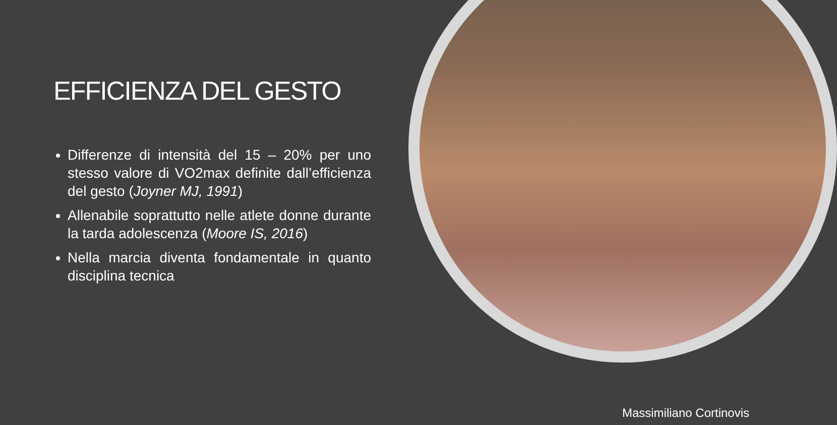EFFICIENZA DEL GESTO
Differenze di intensità del 15 – 20% per uno stesso valore di VO2max definite dall’efficienza del gesto (Joyner MJ, 1991)
Allenabile soprattutto nelle atlete donne durante la tarda adolescenza (Moore IS, 2016)
Nella marcia diventa fondamentale in quanto disciplina tecnica
Massimiliano Cortinovis